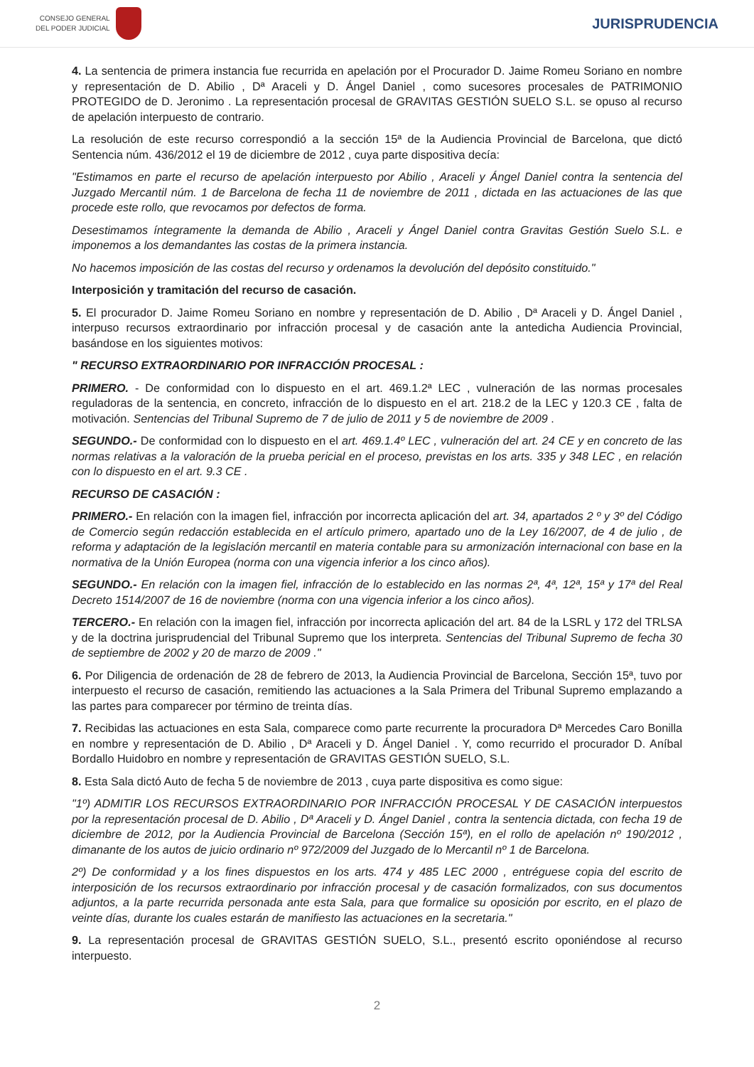CONSEJO GENERAL
DEL PODER JUDICIAL
JURISPRUDENCIA
4. La sentencia de primera instancia fue recurrida en apelación por el Procurador D. Jaime Romeu Soriano en nombre y representación de D. Abilio , Dª Araceli y D. Ángel Daniel , como sucesores procesales de PATRIMONIO PROTEGIDO de D. Jeronimo . La representación procesal de GRAVITAS GESTIÓN SUELO S.L. se opuso al recurso de apelación interpuesto de contrario.
La resolución de este recurso correspondió a la sección 15ª de la Audiencia Provincial de Barcelona, que dictó Sentencia núm. 436/2012 el 19 de diciembre de 2012 , cuya parte dispositiva decía:
"Estimamos en parte el recurso de apelación interpuesto por Abilio , Araceli y Ángel Daniel contra la sentencia del Juzgado Mercantil núm. 1 de Barcelona de fecha 11 de noviembre de 2011 , dictada en las actuaciones de las que procede este rollo, que revocamos por defectos de forma.
Desestimamos íntegramente la demanda de Abilio , Araceli y Ángel Daniel contra Gravitas Gestión Suelo S.L. e imponemos a los demandantes las costas de la primera instancia.
No hacemos imposición de las costas del recurso y ordenamos la devolución del depósito constituido."
Interposición y tramitación del recurso de casación.
5. El procurador D. Jaime Romeu Soriano en nombre y representación de D. Abilio , Dª Araceli y D. Ángel Daniel , interpuso recursos extraordinario por infracción procesal y de casación ante la antedicha Audiencia Provincial, basándose en los siguientes motivos:
" RECURSO EXTRAORDINARIO POR INFRACCIÓN PROCESAL :
PRIMERO. - De conformidad con lo dispuesto en el art. 469.1.2ª LEC , vulneración de las normas procesales reguladoras de la sentencia, en concreto, infracción de lo dispuesto en el art. 218.2 de la LEC y 120.3 CE , falta de motivación. Sentencias del Tribunal Supremo de 7 de julio de 2011 y 5 de noviembre de 2009 .
SEGUNDO.- De conformidad con lo dispuesto en el art. 469.1.4º LEC , vulneración del art. 24 CE y en concreto de las normas relativas a la valoración de la prueba pericial en el proceso, previstas en los arts. 335 y 348 LEC , en relación con lo dispuesto en el art. 9.3 CE .
RECURSO DE CASACIÓN :
PRIMERO.- En relación con la imagen fiel, infracción por incorrecta aplicación del art. 34, apartados 2 º y 3º del Código de Comercio según redacción establecida en el artículo primero, apartado uno de la Ley 16/2007, de 4 de julio , de reforma y adaptación de la legislación mercantil en materia contable para su armonización internacional con base en la normativa de la Unión Europea (norma con una vigencia inferior a los cinco años).
SEGUNDO.- En relación con la imagen fiel, infracción de lo establecido en las normas 2ª, 4ª, 12ª, 15ª y 17ª del Real Decreto 1514/2007 de 16 de noviembre (norma con una vigencia inferior a los cinco años).
TERCERO.- En relación con la imagen fiel, infracción por incorrecta aplicación del art. 84 de la LSRL y 172 del TRLSA y de la doctrina jurisprudencial del Tribunal Supremo que los interpreta. Sentencias del Tribunal Supremo de fecha 30 de septiembre de 2002 y 20 de marzo de 2009 ."
6. Por Diligencia de ordenación de 28 de febrero de 2013, la Audiencia Provincial de Barcelona, Sección 15ª, tuvo por interpuesto el recurso de casación, remitiendo las actuaciones a la Sala Primera del Tribunal Supremo emplazando a las partes para comparecer por término de treinta días.
7. Recibidas las actuaciones en esta Sala, comparece como parte recurrente la procuradora Dª Mercedes Caro Bonilla en nombre y representación de D. Abilio , Dª Araceli y D. Ángel Daniel . Y, como recurrido el procurador D. Aníbal Bordallo Huidobro en nombre y representación de GRAVITAS GESTIÓN SUELO, S.L.
8. Esta Sala dictó Auto de fecha 5 de noviembre de 2013 , cuya parte dispositiva es como sigue:
"1º) ADMITIR LOS RECURSOS EXTRAORDINARIO POR INFRACCIÓN PROCESAL Y DE CASACIÓN interpuestos por la representación procesal de D. Abilio , Dª Araceli y D. Ángel Daniel , contra la sentencia dictada, con fecha 19 de diciembre de 2012, por la Audiencia Provincial de Barcelona (Sección 15ª), en el rollo de apelación nº 190/2012 , dimanante de los autos de juicio ordinario nº 972/2009 del Juzgado de lo Mercantil nº 1 de Barcelona.
2º) De conformidad y a los fines dispuestos en los arts. 474 y 485 LEC 2000 , entréguese copia del escrito de interposición de los recursos extraordinario por infracción procesal y de casación formalizados, con sus documentos adjuntos, a la parte recurrida personada ante esta Sala, para que formalice su oposición por escrito, en el plazo de veinte días, durante los cuales estarán de manifiesto las actuaciones en la secretaria."
9. La representación procesal de GRAVITAS GESTIÓN SUELO, S.L., presentó escrito oponiéndose al recurso interpuesto.
2